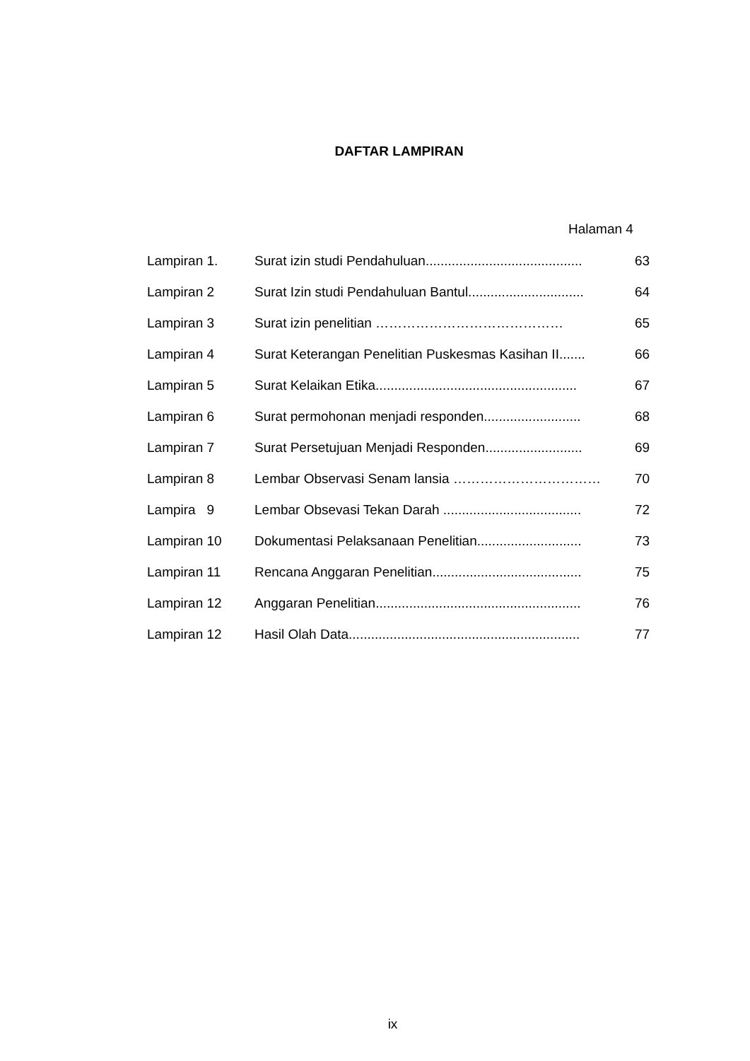DAFTAR LAMPIRAN
Halaman 4
| Lampiran 1. | Surat izin studi Pendahuluan.......................................... | 63 |
| Lampiran 2 | Surat Izin studi Pendahuluan Bantul............................... | 64 |
| Lampiran 3 | Surat izin penelitian …………………………………… | 65 |
| Lampiran 4 | Surat Keterangan Penelitian Puskesmas Kasihan II....... | 66 |
| Lampiran 5 | Surat Kelaikan Etika...................................................... | 67 |
| Lampiran 6 | Surat permohonan menjadi responden.......................... | 68 |
| Lampiran 7 | Surat Persetujuan Menjadi Responden.......................... | 69 |
| Lampiran 8 | Lembar Observasi Senam lansia …………………………… | 70 |
| Lampira 9 | Lembar Obsevasi Tekan Darah ..................................... | 72 |
| Lampiran 10 | Dokumentasi Pelaksanaan Penelitian............................ | 73 |
| Lampiran 11 | Rencana Anggaran Penelitian........................................ | 75 |
| Lampiran 12 | Anggaran Penelitian....................................................... | 76 |
| Lampiran 12 | Hasil Olah Data.............................................................. | 77 |
ix